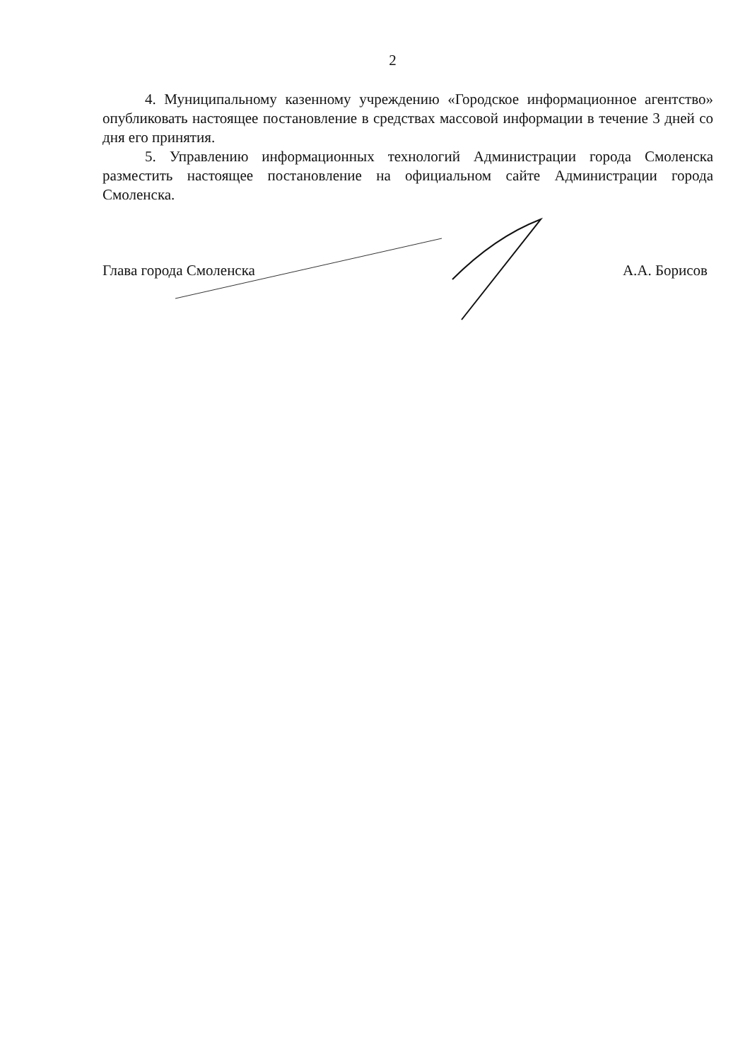2
4. Муниципальному казенному учреждению «Городское информационное агентство» опубликовать настоящее постановление в средствах массовой информации в течение 3 дней со дня его принятия.
5. Управлению информационных технологий Администрации города Смоленска разместить настоящее постановление на официальном сайте Администрации города Смоленска.
Глава города Смоленска А.А. Борисов